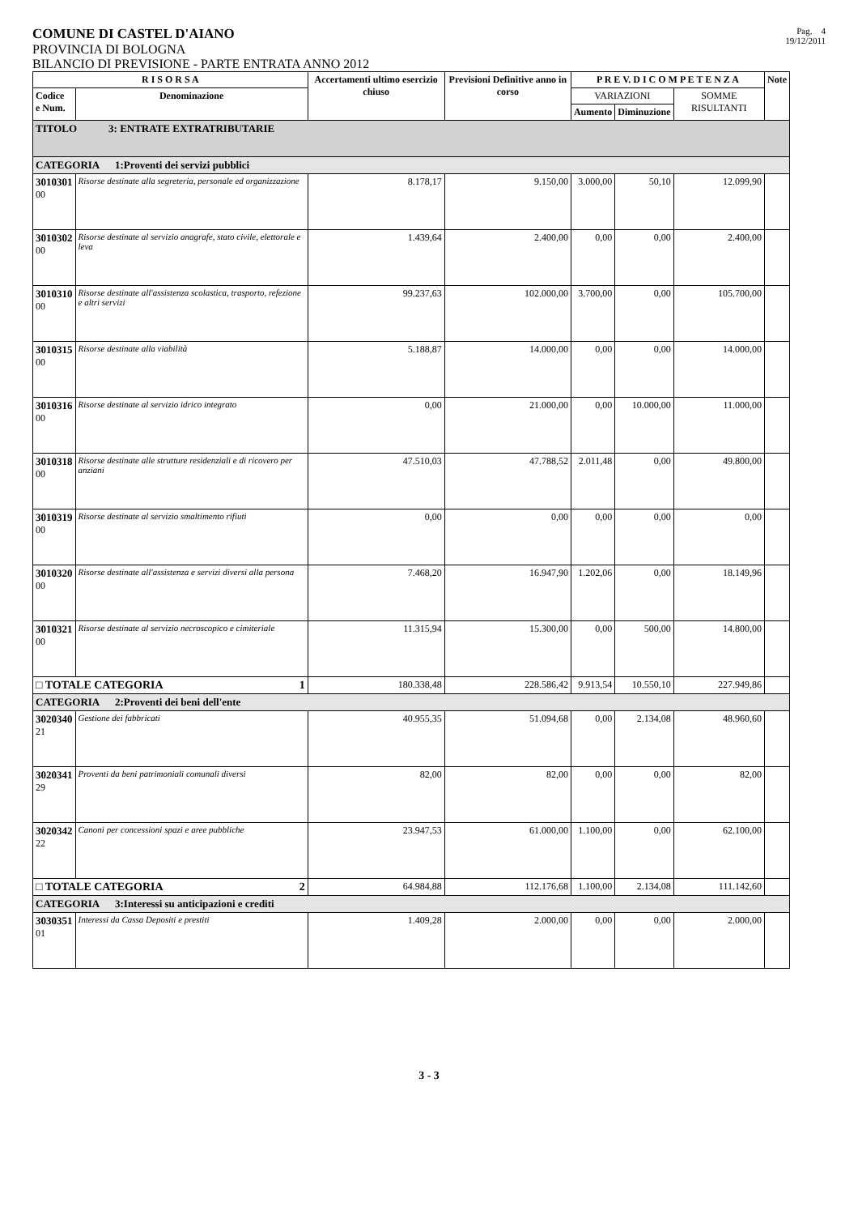COMUNE DI CASTEL D'AIANO
PROVINCIA DI BOLOGNA
BILANCIO DI PREVISIONE - PARTE ENTRATA ANNO 2012
Pag. 4
19/12/2011
| R I S O R S A | | Accertamenti ultimo esercizio chiuso | Previsioni Definitive anno in corso | P R E V. D I C O M P E T E N Z A | | | Note |
| --- | --- | --- | --- | --- | --- | --- | --- |
| Codice e Num. | Denominazione | | | VARIAZIONI | | SOMME RISULTANTI | |
| | | | | Aumento | Diminuzione | | |
| TITOLO 3: ENTRATE EXTRATRIBUTARIE | | | | | | | |
| CATEGORIA 1:Proventi dei servizi pubblici | | | | | | | |
| 3010301 00 | Risorse destinate alla segreteria, personale ed organizzazione | 8.178,17 | 9.150,00 | 3.000,00 | 50,10 | 12.099,90 | |
| 3010302 00 | Risorse destinate al servizio anagrafe, stato civile, elettorale e leva | 1.439,64 | 2.400,00 | 0,00 | 0,00 | 2.400,00 | |
| 3010310 00 | Risorse destinate all'assistenza scolastica, trasporto, refezione e altri servizi | 99.237,63 | 102.000,00 | 3.700,00 | 0,00 | 105.700,00 | |
| 3010315 00 | Risorse destinate alla viabilità | 5.188,87 | 14.000,00 | 0,00 | 0,00 | 14.000,00 | |
| 3010316 00 | Risorse destinate al servizio idrico integrato | 0,00 | 21.000,00 | 0,00 | 10.000,00 | 11.000,00 | |
| 3010318 00 | Risorse destinate alle strutture residenziali e di ricovero per anziani | 47.510,03 | 47.788,52 | 2.011,48 | 0,00 | 49.800,00 | |
| 3010319 00 | Risorse destinate al servizio smaltimento rifiuti | 0,00 | 0,00 | 0,00 | 0,00 | 0,00 | |
| 3010320 00 | Risorse destinate all'assistenza e servizi diversi alla persona | 7.468,20 | 16.947,90 | 1.202,06 | 0,00 | 18.149,96 | |
| 3010321 00 | Risorse destinate al servizio necroscopico e cimiteriale | 11.315,94 | 15.300,00 | 0,00 | 500,00 | 14.800,00 | |
| □ TOTALE CATEGORIA 1 | | 180.338,48 | 228.586,42 | 9.913,54 | 10.550,10 | 227.949,86 | |
| CATEGORIA 2:Proventi dei beni dell'ente | | | | | | | |
| 3020340 21 | Gestione dei fabbricati | 40.955,35 | 51.094,68 | 0,00 | 2.134,08 | 48.960,60 | |
| 3020341 29 | Proventi da beni patrimoniali comunali diversi | 82,00 | 82,00 | 0,00 | 0,00 | 82,00 | |
| 3020342 22 | Canoni per concessioni spazi e aree pubbliche | 23.947,53 | 61.000,00 | 1.100,00 | 0,00 | 62.100,00 | |
| □ TOTALE CATEGORIA 2 | | 64.984,88 | 112.176,68 | 1.100,00 | 2.134,08 | 111.142,60 | |
| CATEGORIA 3:Interessi su anticipazioni e crediti | | | | | | | |
| 3030351 01 | Interessi da Cassa Depositi e prestiti | 1.409,28 | 2.000,00 | 0,00 | 0,00 | 2.000,00 | |
3 - 3